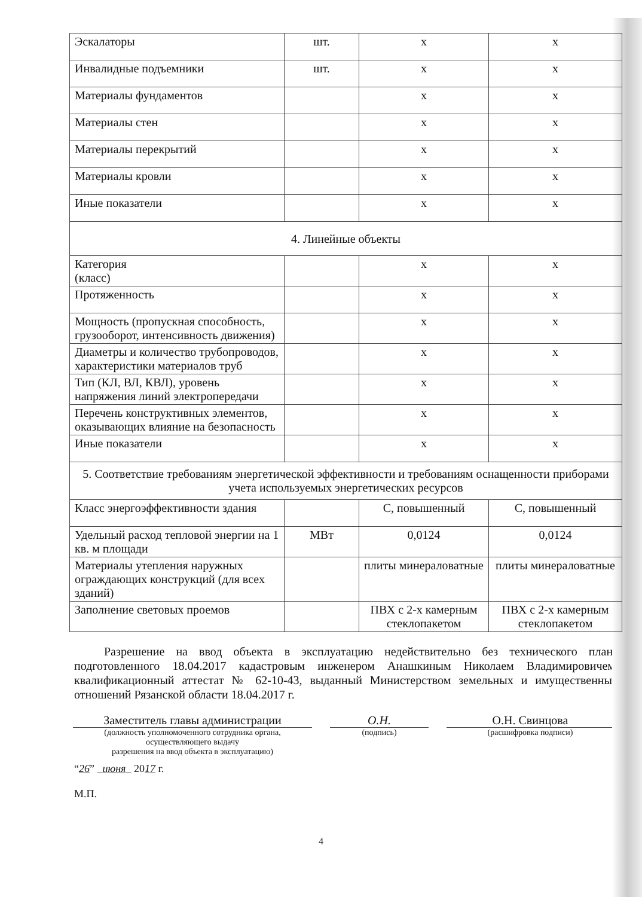| Эскалаторы | шт. | х | х |
| Инвалидные подъемники | шт. | х | х |
| Материалы фундаментов | | х | х |
| Материалы стен | | х | х |
| Материалы перекрытий | | х | х |
| Материалы кровли | | х | х |
| Иные показатели | | х | х |
| 4. Линейные объекты | | | |
| Категория (класс) | | х | х |
| Протяженность | | х | х |
| Мощность (пропускная способность, грузооборот, интенсивность движения) | | х | х |
| Диаметры и количество трубопроводов, характеристики материалов труб | | х | х |
| Тип (КЛ, ВЛ, КВЛ), уровень напряжения линий электропередачи | | х | х |
| Перечень конструктивных элементов, оказывающих влияние на безопасность | | х | х |
| Иные показатели | | х | х |
| 5. Соответствие требованиям энергетической эффективности и требованиям оснащенности приборами учета используемых энергетических ресурсов | | | |
| Класс энергоэффективности здания | | С, повышенный | С, повышенный |
| Удельный расход тепловой энергии на 1 кв. м площади | МВт | 0,0124 | 0,0124 |
| Материалы утепления наружных ограждающих конструкций (для всех зданий) | | плиты минераловатные | плиты минераловатные |
| Заполнение световых проемов | | ПВХ с 2-х камерным стеклопакетом | ПВХ с 2-х камерным стеклопакетом |
Разрешение на ввод объекта в эксплуатацию недействительно без технического плана подготовленного 18.04.2017 кадастровым инженером Анашкиным Николаем Владимировичем, квалификационный аттестат № 62-10-43, выданный Министерством земельных и имущественных отношений Рязанской области 18.04.2017 г.
Заместитель главы администрации
(должность уполномоченного сотрудника органа, осуществляющего выдачу
разрешения на ввод объекта в эксплуатацию)
О.Н.
(подпись)
О.Н. Свинцова
(расшифровка подписи)
“26” июня 2017 г.
М.П.
4